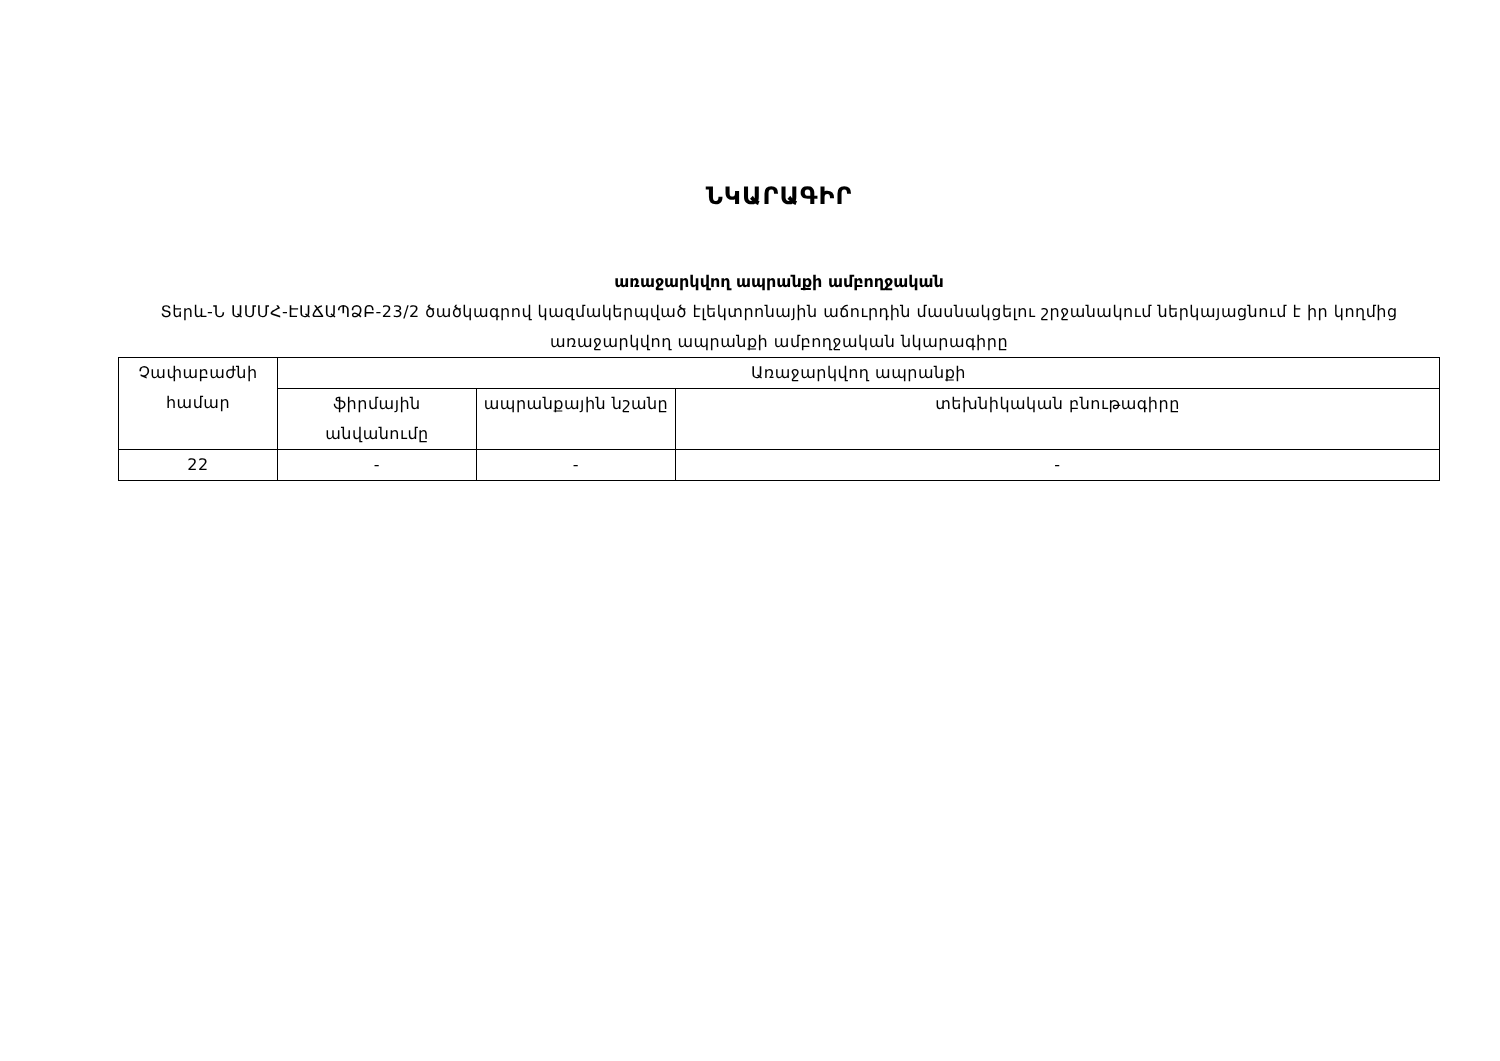ՆԿԱՐԱԳԻՐ
առաջարկվող ապրանքի ամբողջական
Տերև-Ն ԱՄՄՀ-ԷԱՃԱՊՁԲ-23/2 ծածկագրով կազմակերպված էլեկտրոնային աճուրդին մասնակցելու շրջանակում ներկայացնում է իր կողմից առաջարկվող ապրանքի ամբողջական նկարագիրը
| Չափաբաժնի համար | Առաջարկվող ապրանքի | | |
| --- | --- | --- | --- |
| | ֆիրմային անվանումը | ապրանքային նշանը | տեխնիկական բնութագիրը |
| 22 | - | - | - |